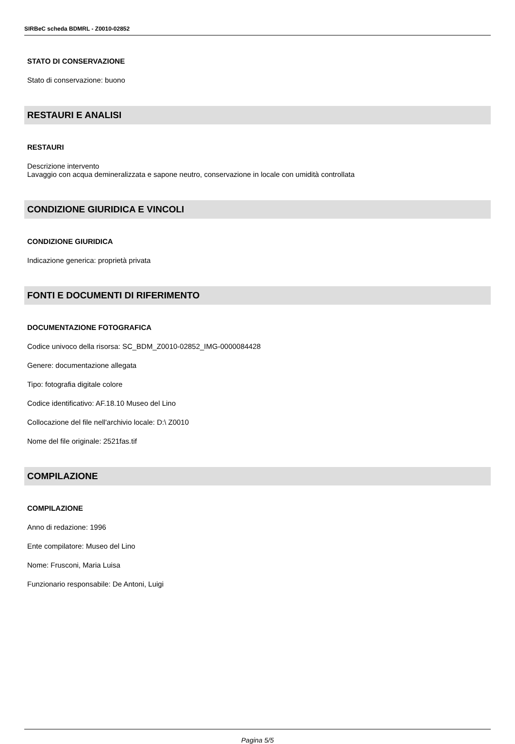SIRBeC scheda BDMRL - Z0010-02852
STATO DI CONSERVAZIONE
Stato di conservazione: buono
RESTAURI E ANALISI
RESTAURI
Descrizione intervento
Lavaggio con acqua demineralizzata e sapone neutro, conservazione in locale con umidità controllata
CONDIZIONE GIURIDICA E VINCOLI
CONDIZIONE GIURIDICA
Indicazione generica: proprietà privata
FONTI E DOCUMENTI DI RIFERIMENTO
DOCUMENTAZIONE FOTOGRAFICA
Codice univoco della risorsa: SC_BDM_Z0010-02852_IMG-0000084428
Genere: documentazione allegata
Tipo: fotografia digitale colore
Codice identificativo: AF.18.10 Museo del Lino
Collocazione del file nell'archivio locale: D:\ Z0010
Nome del file originale: 2521fas.tif
COMPILAZIONE
COMPILAZIONE
Anno di redazione: 1996
Ente compilatore: Museo del Lino
Nome: Frusconi, Maria Luisa
Funzionario responsabile: De Antoni, Luigi
Pagina 5/5